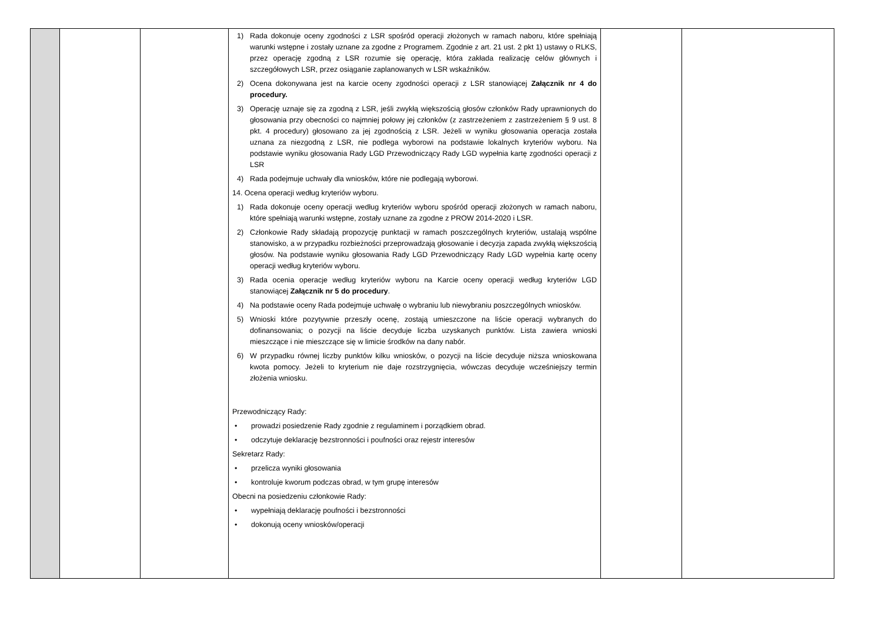| | | | 1) Rada dokonuje oceny zgodności z LSR spośród operacji złożonych w ramach naboru, które spełniają warunki wstępne i zostały uznane za zgodne z Programem. Zgodnie z art. 21 ust. 2 pkt 1) ustawy o RLKS, przez operację zgodną z LSR rozumie się operację, która zakłada realizację celów głównych i szczegółowych LSR, przez osiąganie zaplanowanych w LSR wskaźników. 2) Ocena dokonywana jest na karcie oceny zgodności operacji z LSR stanowiącej Załącznik nr 4 do procedury. 3) Operację uznaje się za zgodną z LSR, jeśli zwykłą większością głosów członków Rady uprawnionych do głosowania przy obecności co najmniej połowy jej członków (z zastrzeżeniem z zastrzeżeniem § 9 ust. 8 pkt. 4 procedury) głosowano za jej zgodnością z LSR. Jeżeli w wyniku głosowania operacja została uznana za niezgodną z LSR, nie podlega wyborowi na podstawie lokalnych kryteriów wyboru. Na podstawie wyniku głosowania Rady LGD Przewodniczący Rady LGD wypełnia kartę zgodności operacji z LSR 4) Rada podejmuje uchwały dla wniosków, które nie podlegają wyborowi. 14. Ocena operacji według kryteriów wyboru. 1) Rada dokonuje oceny operacji według kryteriów wyboru spośród operacji złożonych w ramach naboru, które spełniają warunki wstępne, zostały uznane za zgodne z PROW 2014-2020 i LSR. 2) Członkowie Rady składają propozycję punktacji w ramach poszczególnych kryteriów, ustalają wspólne stanowisko, a w przypadku rozbieżności przeprowadzają głosowanie i decyzja zapada zwykłą większością głosów. Na podstawie wyniku głosowania Rady LGD Przewodniczący Rady LGD wypełnia kartę oceny operacji według kryteriów wyboru. 3) Rada ocenia operacje według kryteriów wyboru na Karcie oceny operacji według kryteriów LGD stanowiącej Załącznik nr 5 do procedury . 4) Na podstawie oceny Rada podejmuje uchwałę o wybraniu lub niewybraniu poszczególnych wniosków. 5) Wnioski które pozytywnie przeszły ocenę, zostają umieszczone na liście operacji wybranych do dofinansowania; o pozycji na liście decyduje liczba uzyskanych punktów. Lista zawiera wnioski mieszczące i nie mieszczące się w limicie środków na dany nabór. 6) W przypadku równej liczby punktów kilku wniosków, o pozycji na liście decyduje niższa wnioskowana kwota pomocy. Jeżeli to kryterium nie daje rozstrzygnięcia, wówczas decyduje wcześniejszy termin złożenia wniosku. Przewodniczący Rady: • prowadzi posiedzenie Rady zgodnie z regulaminem i porządkiem obrad. • odczytuje deklarację bezstronności i poufności oraz rejestr interesów Sekretarz Rady: • przelicza wyniki głosowania • kontroluje kworum podczas obrad, w tym grupę interesów Obecni na posiedzeniu członkowie Rady: • wypełniają deklarację poufności i bezstronności • dokonują oceny wniosków/operacji | | |